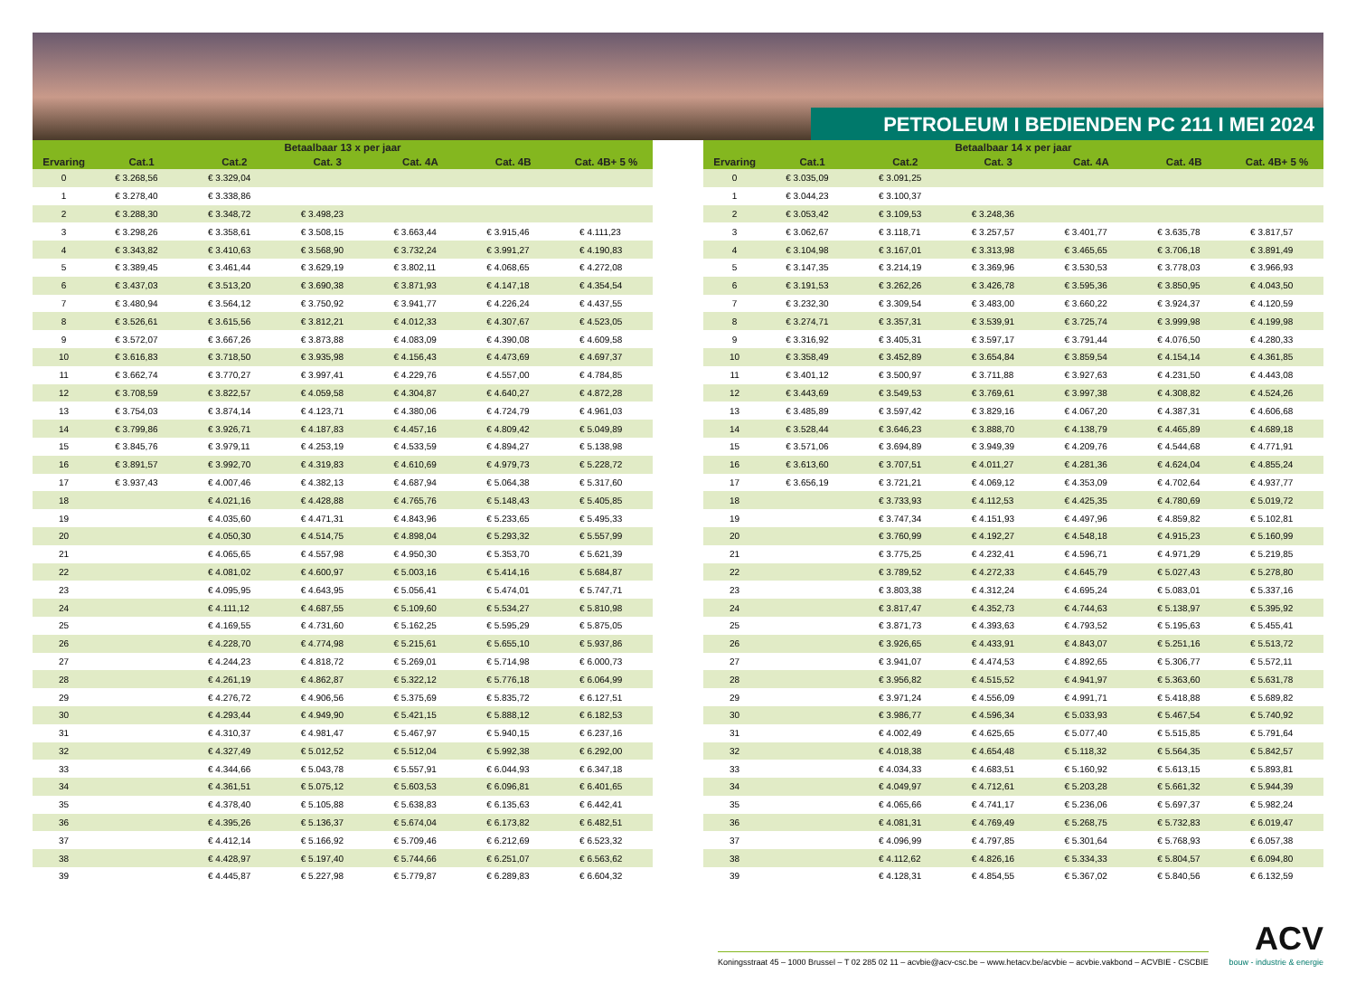PETROLEUM I BEDIENDEN PC 211 I MEI 2024
| Betaalbaar 13 x per jaar | | | | | | |
| --- | --- | --- | --- | --- | --- | --- |
| Ervaring | Cat.1 | Cat.2 | Cat. 3 | Cat. 4A | Cat. 4B | Cat. 4B+ 5 % |
| 0 | € 3.268,56 | € 3.329,04 | | | | |
| 1 | € 3.278,40 | € 3.338,86 | | | | |
| 2 | € 3.288,30 | € 3.348,72 | € 3.498,23 | | | |
| 3 | € 3.298,26 | € 3.358,61 | € 3.508,15 | € 3.663,44 | € 3.915,46 | € 4.111,23 |
| 4 | € 3.343,82 | € 3.410,63 | € 3.568,90 | € 3.732,24 | € 3.991,27 | € 4.190,83 |
| 5 | € 3.389,45 | € 3.461,44 | € 3.629,19 | € 3.802,11 | € 4.068,65 | € 4.272,08 |
| 6 | € 3.437,03 | € 3.513,20 | € 3.690,38 | € 3.871,93 | € 4.147,18 | € 4.354,54 |
| 7 | € 3.480,94 | € 3.564,12 | € 3.750,92 | € 3.941,77 | € 4.226,24 | € 4.437,55 |
| 8 | € 3.526,61 | € 3.615,56 | € 3.812,21 | € 4.012,33 | € 4.307,67 | € 4.523,05 |
| 9 | € 3.572,07 | € 3.667,26 | € 3.873,88 | € 4.083,09 | € 4.390,08 | € 4.609,58 |
| 10 | € 3.616,83 | € 3.718,50 | € 3.935,98 | € 4.156,43 | € 4.473,69 | € 4.697,37 |
| 11 | € 3.662,74 | € 3.770,27 | € 3.997,41 | € 4.229,76 | € 4.557,00 | € 4.784,85 |
| 12 | € 3.708,59 | € 3.822,57 | € 4.059,58 | € 4.304,87 | € 4.640,27 | € 4.872,28 |
| 13 | € 3.754,03 | € 3.874,14 | € 4.123,71 | € 4.380,06 | € 4.724,79 | € 4.961,03 |
| 14 | € 3.799,86 | € 3.926,71 | € 4.187,83 | € 4.457,16 | € 4.809,42 | € 5.049,89 |
| 15 | € 3.845,76 | € 3.979,11 | € 4.253,19 | € 4.533,59 | € 4.894,27 | € 5.138,98 |
| 16 | € 3.891,57 | € 3.992,70 | € 4.319,83 | € 4.610,69 | € 4.979,73 | € 5.228,72 |
| 17 | € 3.937,43 | € 4.007,46 | € 4.382,13 | € 4.687,94 | € 5.064,38 | € 5.317,60 |
| 18 | | € 4.021,16 | € 4.428,88 | € 4.765,76 | € 5.148,43 | € 5.405,85 |
| 19 | | € 4.035,60 | € 4.471,31 | € 4.843,96 | € 5.233,65 | € 5.495,33 |
| 20 | | € 4.050,30 | € 4.514,75 | € 4.898,04 | € 5.293,32 | € 5.557,99 |
| 21 | | € 4.065,65 | € 4.557,98 | € 4.950,30 | € 5.353,70 | € 5.621,39 |
| 22 | | € 4.081,02 | € 4.600,97 | € 5.003,16 | € 5.414,16 | € 5.684,87 |
| 23 | | € 4.095,95 | € 4.643,95 | € 5.056,41 | € 5.474,01 | € 5.747,71 |
| 24 | | € 4.111,12 | € 4.687,55 | € 5.109,60 | € 5.534,27 | € 5.810,98 |
| 25 | | € 4.169,55 | € 4.731,60 | € 5.162,25 | € 5.595,29 | € 5.875,05 |
| 26 | | € 4.228,70 | € 4.774,98 | € 5.215,61 | € 5.655,10 | € 5.937,86 |
| 27 | | € 4.244,23 | € 4.818,72 | € 5.269,01 | € 5.714,98 | € 6.000,73 |
| 28 | | € 4.261,19 | € 4.862,87 | € 5.322,12 | € 5.776,18 | € 6.064,99 |
| 29 | | € 4.276,72 | € 4.906,56 | € 5.375,69 | € 5.835,72 | € 6.127,51 |
| 30 | | € 4.293,44 | € 4.949,90 | € 5.421,15 | € 5.888,12 | € 6.182,53 |
| 31 | | € 4.310,37 | € 4.981,47 | € 5.467,97 | € 5.940,15 | € 6.237,16 |
| 32 | | € 4.327,49 | € 5.012,52 | € 5.512,04 | € 5.992,38 | € 6.292,00 |
| 33 | | € 4.344,66 | € 5.043,78 | € 5.557,91 | € 6.044,93 | € 6.347,18 |
| 34 | | € 4.361,51 | € 5.075,12 | € 5.603,53 | € 6.096,81 | € 6.401,65 |
| 35 | | € 4.378,40 | € 5.105,88 | € 5.638,83 | € 6.135,63 | € 6.442,41 |
| 36 | | € 4.395,26 | € 5.136,37 | € 5.674,04 | € 6.173,82 | € 6.482,51 |
| 37 | | € 4.412,14 | € 5.166,92 | € 5.709,46 | € 6.212,69 | € 6.523,32 |
| 38 | | € 4.428,97 | € 5.197,40 | € 5.744,66 | € 6.251,07 | € 6.563,62 |
| 39 | | € 4.445,87 | € 5.227,98 | € 5.779,87 | € 6.289,83 | € 6.604,32 |
| Betaalbaar 14 x per jaar | | | | | | |
| --- | --- | --- | --- | --- | --- | --- |
| Ervaring | Cat.1 | Cat.2 | Cat. 3 | Cat. 4A | Cat. 4B | Cat. 4B+ 5 % |
| 0 | € 3.035,09 | € 3.091,25 | | | | |
| 1 | € 3.044,23 | € 3.100,37 | | | | |
| 2 | € 3.053,42 | € 3.109,53 | € 3.248,36 | | | |
| 3 | € 3.062,67 | € 3.118,71 | € 3.257,57 | € 3.401,77 | € 3.635,78 | € 3.817,57 |
| 4 | € 3.104,98 | € 3.167,01 | € 3.313,98 | € 3.465,65 | € 3.706,18 | € 3.891,49 |
| 5 | € 3.147,35 | € 3.214,19 | € 3.369,96 | € 3.530,53 | € 3.778,03 | € 3.966,93 |
| 6 | € 3.191,53 | € 3.262,26 | € 3.426,78 | € 3.595,36 | € 3.850,95 | € 4.043,50 |
| 7 | € 3.232,30 | € 3.309,54 | € 3.483,00 | € 3.660,22 | € 3.924,37 | € 4.120,59 |
| 8 | € 3.274,71 | € 3.357,31 | € 3.539,91 | € 3.725,74 | € 3.999,98 | € 4.199,98 |
| 9 | € 3.316,92 | € 3.405,31 | € 3.597,17 | € 3.791,44 | € 4.076,50 | € 4.280,33 |
| 10 | € 3.358,49 | € 3.452,89 | € 3.654,84 | € 3.859,54 | € 4.154,14 | € 4.361,85 |
| 11 | € 3.401,12 | € 3.500,97 | € 3.711,88 | € 3.927,63 | € 4.231,50 | € 4.443,08 |
| 12 | € 3.443,69 | € 3.549,53 | € 3.769,61 | € 3.997,38 | € 4.308,82 | € 4.524,26 |
| 13 | € 3.485,89 | € 3.597,42 | € 3.829,16 | € 4.067,20 | € 4.387,31 | € 4.606,68 |
| 14 | € 3.528,44 | € 3.646,23 | € 3.888,70 | € 4.138,79 | € 4.465,89 | € 4.689,18 |
| 15 | € 3.571,06 | € 3.694,89 | € 3.949,39 | € 4.209,76 | € 4.544,68 | € 4.771,91 |
| 16 | € 3.613,60 | € 3.707,51 | € 4.011,27 | € 4.281,36 | € 4.624,04 | € 4.855,24 |
| 17 | € 3.656,19 | € 3.721,21 | € 4.069,12 | € 4.353,09 | € 4.702,64 | € 4.937,77 |
| 18 | | € 3.733,93 | € 4.112,53 | € 4.425,35 | € 4.780,69 | € 5.019,72 |
| 19 | | € 3.747,34 | € 4.151,93 | € 4.497,96 | € 4.859,82 | € 5.102,81 |
| 20 | | € 3.760,99 | € 4.192,27 | € 4.548,18 | € 4.915,23 | € 5.160,99 |
| 21 | | € 3.775,25 | € 4.232,41 | € 4.596,71 | € 4.971,29 | € 5.219,85 |
| 22 | | € 3.789,52 | € 4.272,33 | € 4.645,79 | € 5.027,43 | € 5.278,80 |
| 23 | | € 3.803,38 | € 4.312,24 | € 4.695,24 | € 5.083,01 | € 5.337,16 |
| 24 | | € 3.817,47 | € 4.352,73 | € 4.744,63 | € 5.138,97 | € 5.395,92 |
| 25 | | € 3.871,73 | € 4.393,63 | € 4.793,52 | € 5.195,63 | € 5.455,41 |
| 26 | | € 3.926,65 | € 4.433,91 | € 4.843,07 | € 5.251,16 | € 5.513,72 |
| 27 | | € 3.941,07 | € 4.474,53 | € 4.892,65 | € 5.306,77 | € 5.572,11 |
| 28 | | € 3.956,82 | € 4.515,52 | € 4.941,97 | € 5.363,60 | € 5.631,78 |
| 29 | | € 3.971,24 | € 4.556,09 | € 4.991,71 | € 5.418,88 | € 5.689,82 |
| 30 | | € 3.986,77 | € 4.596,34 | € 5.033,93 | € 5.467,54 | € 5.740,92 |
| 31 | | € 4.002,49 | € 4.625,65 | € 5.077,40 | € 5.515,85 | € 5.791,64 |
| 32 | | € 4.018,38 | € 4.654,48 | € 5.118,32 | € 5.564,35 | € 5.842,57 |
| 33 | | € 4.034,33 | € 4.683,51 | € 5.160,92 | € 5.613,15 | € 5.893,81 |
| 34 | | € 4.049,97 | € 4.712,61 | € 5.203,28 | € 5.661,32 | € 5.944,39 |
| 35 | | € 4.065,66 | € 4.741,17 | € 5.236,06 | € 5.697,37 | € 5.982,24 |
| 36 | | € 4.081,31 | € 4.769,49 | € 5.268,75 | € 5.732,83 | € 6.019,47 |
| 37 | | € 4.096,99 | € 4.797,85 | € 5.301,64 | € 5.768,93 | € 6.057,38 |
| 38 | | € 4.112,62 | € 4.826,16 | € 5.334,33 | € 5.804,57 | € 6.094,80 |
| 39 | | € 4.128,31 | € 4.854,55 | € 5.367,02 | € 5.840,56 | € 6.132,59 |
Koningsstraat 45 – 1000 Brussel – T 02 285 02 11 – acvbie@acv-csc.be – www.hetacv.be/acvbie – acvbie.vakbond – ACVBIE - CSCBIE
ACV
bouw - industrie & energie